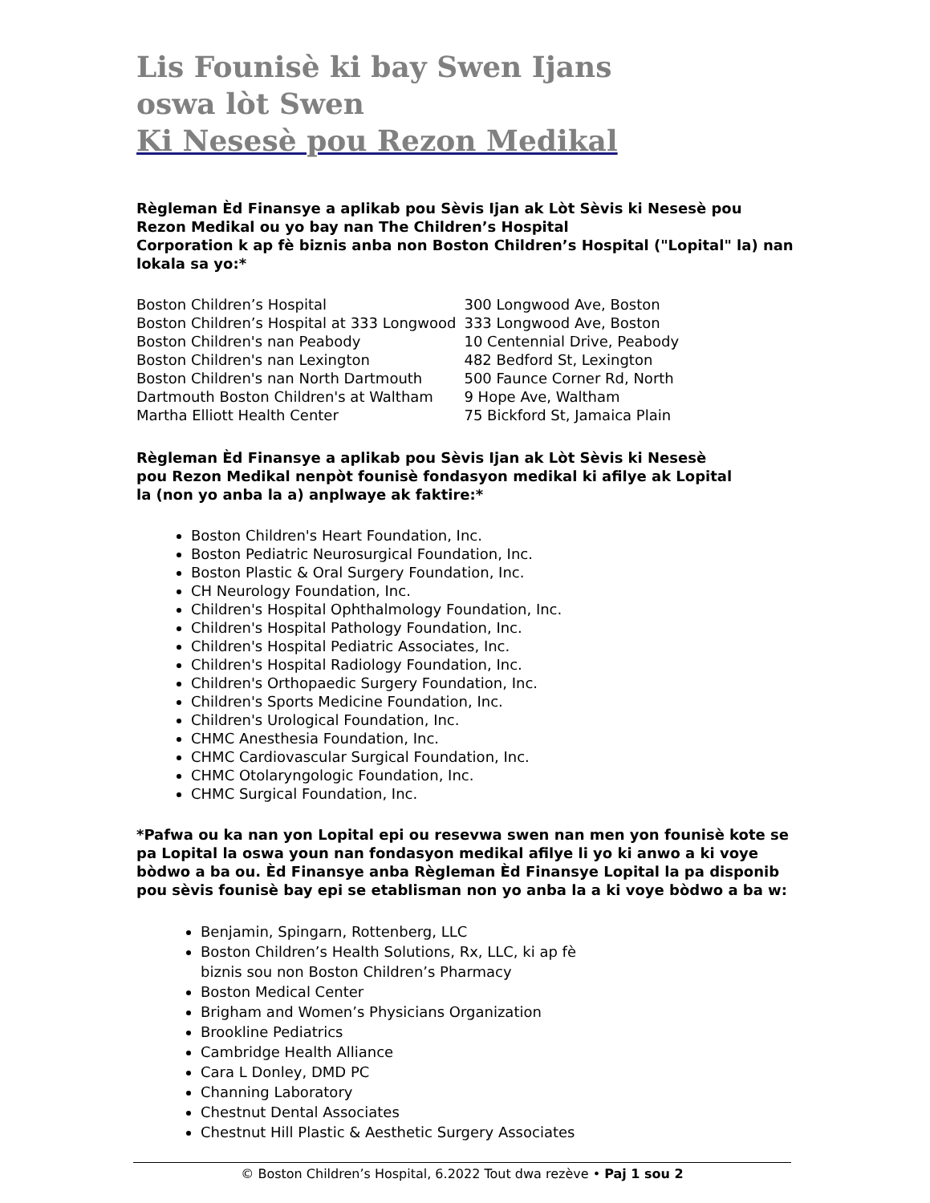Lis Founisè ki bay Swen Ijans
oswa lòt Swen
Ki Nesesè pou Rezon Medikal
Règleman Èd Finansye a aplikab pou Sèvis Ijan ak Lòt Sèvis ki Nesesè pou Rezon Medikal ou yo bay nan The Children’s Hospital
Corporation k ap fè biznis anba non Boston Children’s Hospital ("Lopital" la) nan lokala sa yo:*
| Boston Children’s Hospital | 300 Longwood Ave, Boston |
| Boston Children’s Hospital at 333 Longwood | 333 Longwood Ave, Boston |
| Boston Children's nan Peabody | 10 Centennial Drive, Peabody |
| Boston Children's nan Lexington | 482 Bedford St, Lexington |
| Boston Children's nan North Dartmouth | 500 Faunce Corner Rd, North |
| Dartmouth Boston Children's at Waltham | 9 Hope Ave, Waltham |
| Martha Elliott Health Center | 75 Bickford St, Jamaica Plain |
Règleman Èd Finansye a aplikab pou Sèvis Ijan ak Lòt Sèvis ki Nesesè
pou Rezon Medikal nenpòt founisè fondasyon medikal ki afilye ak Lopital
la (non yo anba la a) anplwaye ak faktire:*
Boston Children's Heart Foundation, Inc.
Boston Pediatric Neurosurgical Foundation, Inc.
Boston Plastic & Oral Surgery Foundation, Inc.
CH Neurology Foundation, Inc.
Children's Hospital Ophthalmology Foundation, Inc.
Children's Hospital Pathology Foundation, Inc.
Children's Hospital Pediatric Associates, Inc.
Children's Hospital Radiology Foundation, Inc.
Children's Orthopaedic Surgery Foundation, Inc.
Children's Sports Medicine Foundation, Inc.
Children's Urological Foundation, Inc.
CHMC Anesthesia Foundation, Inc.
CHMC Cardiovascular Surgical Foundation, Inc.
CHMC Otolaryngologic Foundation, Inc.
CHMC Surgical Foundation, Inc.
*Pafwa ou ka nan yon Lopital epi ou resevwa swen nan men yon founisè kote se pa Lopital la oswa youn nan fondasyon medikal afilye li yo ki anwo a ki voye bòdwo a ba ou. Èd Finansye anba Règleman Èd Finansye Lopital la pa disponib pou sèvis founisè bay epi se etablisman non yo anba la a ki voye bòdwo a ba w:
Benjamin, Spingarn, Rottenberg, LLC
Boston Children’s Health Solutions, Rx, LLC, ki ap fè
biznis sou non Boston Children’s Pharmacy
Boston Medical Center
Brigham and Women’s Physicians Organization
Brookline Pediatrics
Cambridge Health Alliance
Cara L Donley, DMD PC
Channing Laboratory
Chestnut Dental Associates
Chestnut Hill Plastic & Aesthetic Surgery Associates
© Boston Children’s Hospital, 6.2022 Tout dwa rezève • Paj 1 sou 2